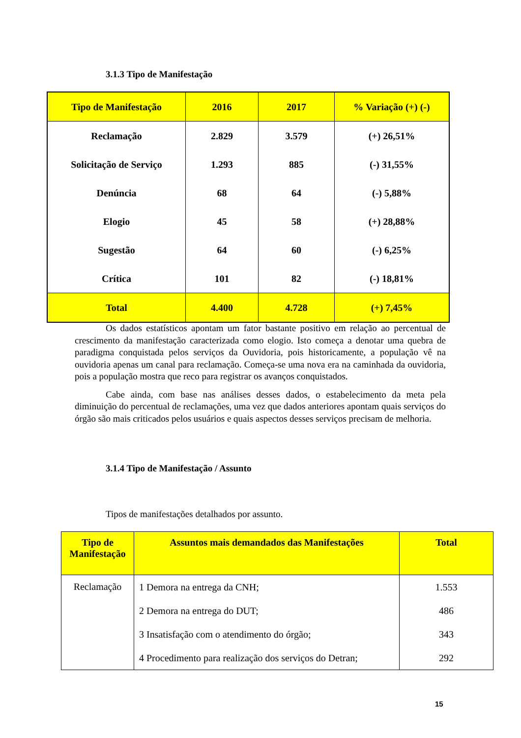3.1.3 Tipo de Manifestação
| Tipo de Manifestação | 2016 | 2017 | % Variação (+) (-) |
| --- | --- | --- | --- |
| Reclamação | 2.829 | 3.579 | (+) 26,51% |
| Solicitação de Serviço | 1.293 | 885 | (-) 31,55% |
| Denúncia | 68 | 64 | (-) 5,88% |
| Elogio | 45 | 58 | (+) 28,88% |
| Sugestão | 64 | 60 | (-) 6,25% |
| Crítica | 101 | 82 | (-) 18,81% |
| Total | 4.400 | 4.728 | (+) 7,45% |
Os dados estatísticos apontam um fator bastante positivo em relação ao percentual de crescimento da manifestação caracterizada como elogio. Isto começa a denotar uma quebra de paradigma conquistada pelos serviços da Ouvidoria, pois historicamente, a população vê na ouvidoria apenas um canal para reclamação. Começa-se uma nova era na caminhada da ouvidoria, pois a população mostra que reco para registrar os avanços conquistados.
Cabe ainda, com base nas análises desses dados, o estabelecimento da meta pela diminuição do percentual de reclamações, uma vez que dados anteriores apontam quais serviços do órgão são mais criticados pelos usuários e quais aspectos desses serviços precisam de melhoria.
3.1.4 Tipo de Manifestação / Assunto
Tipos de manifestações detalhados por assunto.
| Tipo de Manifestação | Assuntos mais demandados das Manifestações | Total |
| --- | --- | --- |
| Reclamação | 1 Demora na entrega da CNH; | 1.553 |
| | 2 Demora na entrega do DUT; | 486 |
| | 3 Insatisfação com o atendimento do órgão; | 343 |
| | 4 Procedimento para realização dos serviços do Detran; | 292 |
15